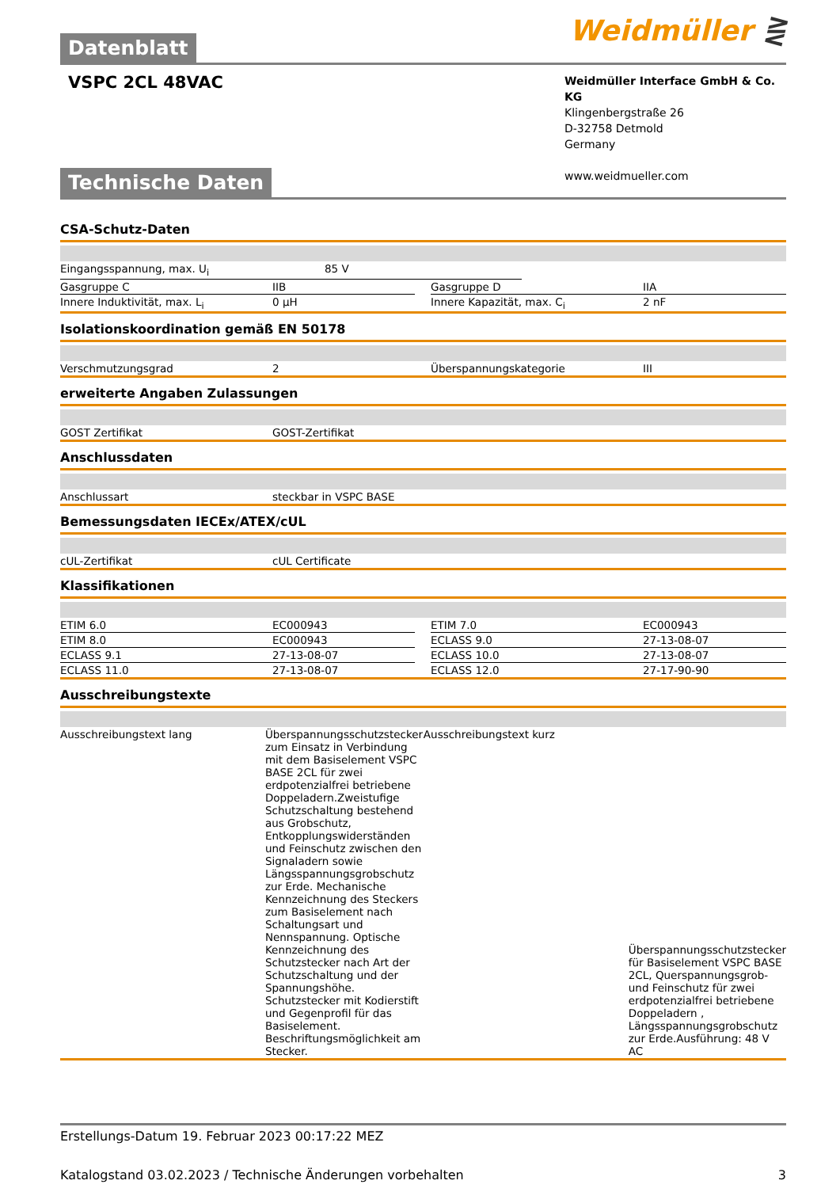Datenblatt Weidmüller ⋛
VSPC 2CL 48VAC
Weidmüller Interface GmbH & Co. KG
Klingenbergstraße 26
D-32758 Detmold
Germany
www.weidmueller.com
Technische Daten
CSA-Schutz-Daten
| Eingangsspannung, max. U<sub>i</sub> | 85 V | |
| Gasgruppe C | IIB | | Gasgruppe D | IIA |
| Innere Induktivität, max. L<sub>i</sub> | 0 µH | | Innere Kapazität, max. C<sub>i</sub> | 2 nF |
Isolationskoordination gemäß EN 50178
| Verschmutzungsgrad | 2 | Überspannungskategorie | III |
erweiterte Angaben Zulassungen
| GOST Zertifikat | GOST-Zertifikat |
Anschlussdaten
| Anschlussart | steckbar in VSPC BASE |
Bemessungsdaten IECEx/ATEX/cUL
| cUL-Zertifikat | cUL Certificate |
Klassifikationen
| ETIM 6.0 | EC000943 | | ETIM 7.0 | EC000943 |
| ETIM 8.0 | EC000943 | | ECLASS 9.0 | 27-13-08-07 |
| ECLASS 9.1 | 27-13-08-07 | | ECLASS 10.0 | 27-13-08-07 |
| ECLASS 11.0 | 27-13-08-07 | | ECLASS 12.0 | 27-17-90-90 |
Ausschreibungstexte
| Ausschreibungstext lang | Überspannungsschutzstecker zum Einsatz in Verbindung mit dem Basiselement VSPC BASE 2CL für zwei erdpotenzialfrei betriebene Doppeladern.Zweistufige Schutzschaltung bestehend aus Grobschutz, Entkopplungswiderständen und Feinschutz zwischen den Signaladern sowie Längsspannungsgrobschutz zur Erde. Mechanische Kennzeichnung des Steckers zum Basiselement nach Schaltungsart und Nennspannung. Optische Kennzeichnung des Schutzstecker nach Art der Schutzschaltung und der Spannungshöhe. Schutzstecker mit Kodierstift und Gegenprofil für das Basiselement. Beschriftungsmöglichkeit am Stecker. | Ausschreibungstext kurz | Überspannungsschutzstecker für Basiselement VSPC BASE 2CL, Querspannungsgrob- und Feinschutz für zwei erdpotenzialfrei betriebene Doppeladern , Längsspannungsgrobschutz zur Erde.Ausführung: 48 V AC |
Erstellungs-Datum 19. Februar 2023 00:17:22 MEZ
Katalogstand 03.02.2023 / Technische Änderungen vorbehalten 3